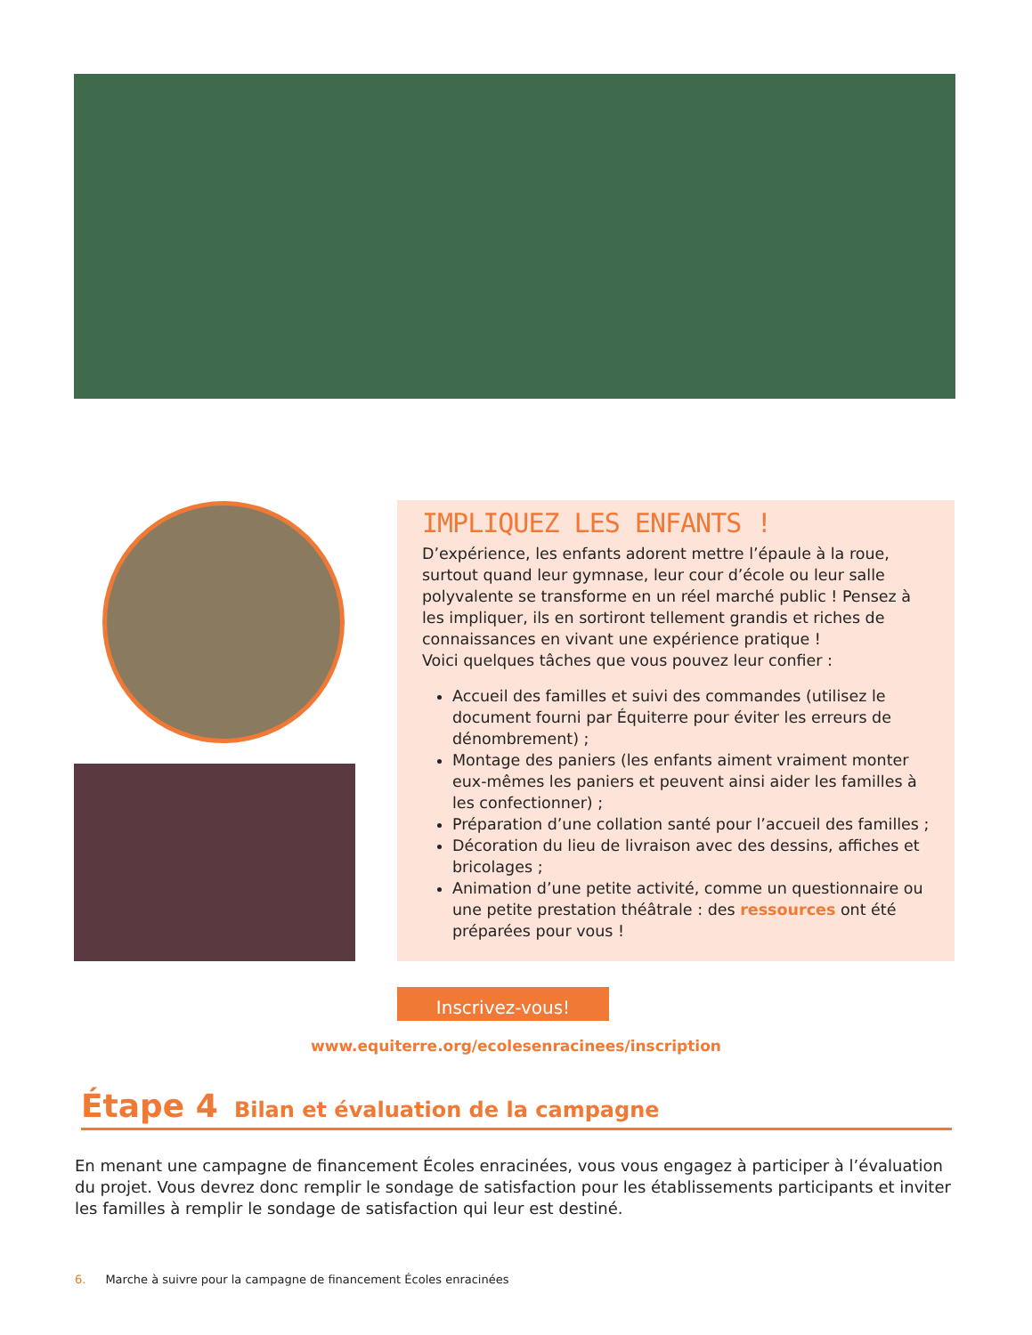IMPLIQUEZ LES ENFANTS !
D’expérience, les enfants adorent mettre l’épaule à la roue, surtout quand leur gymnase, leur cour d’école ou leur salle polyvalente se transforme en un réel marché public ! Pensez à les impliquer, ils en sortiront tellement grandis et riches de connaissances en vivant une expérience pratique !
Voici quelques tâches que vous pouvez leur confier :
Accueil des familles et suivi des commandes (utilisez le document fourni par Équiterre pour éviter les erreurs de dénombrement) ;
Montage des paniers (les enfants aiment vraiment monter eux-mêmes les paniers et peuvent ainsi aider les familles à les confectionner) ;
Préparation d’une collation santé pour l’accueil des familles ;
Décoration du lieu de livraison avec des dessins, affiches et bricolages ;
Animation d’une petite activité, comme un questionnaire ou une petite prestation théâtrale : des ressources ont été préparées pour vous !
Inscrivez-vous!
www.equiterre.org/ecolesenracinees/inscription
Étape 4 Bilan et évaluation de la campagne
En menant une campagne de financement Écoles enracinées, vous vous engagez à participer à l’évaluation du projet. Vous devrez donc remplir le sondage de satisfaction pour les établissements participants et inviter les familles à remplir le sondage de satisfaction qui leur est destiné.
6. Marche à suivre pour la campagne de financement Écoles enracinées